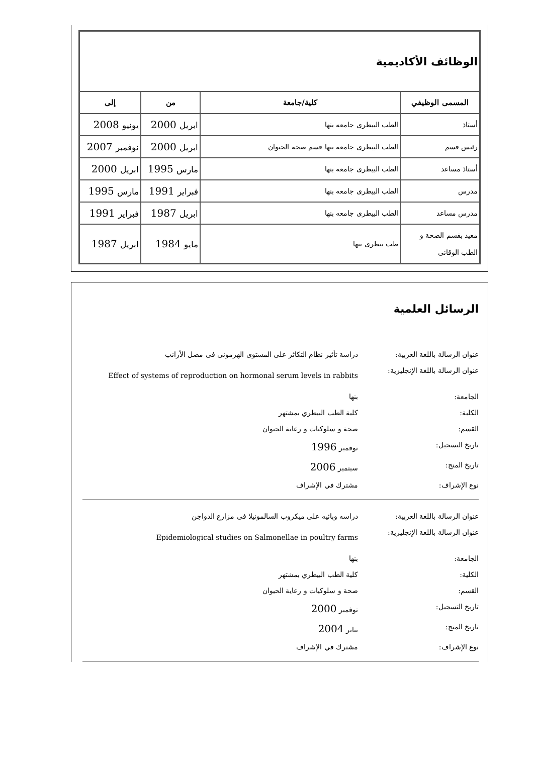| الوظائف الأكاديمية | | | |
| المسمى الوظيفي | كلية/جامعة | من | إلى |
| أستاذ | الطب البيطرى جامعه بنها | ابريل 2000 | يونيو 2008 |
| رئيس قسم | الطب البيطرى جامعه بنها قسم صحة الحيوان | ابريل 2000 | نوفمبر 2007 |
| أستاذ مساعد | الطب البيطرى جامعه بنها | مارس 1995 | ابريل 2000 |
| مدرس | الطب البيطرى جامعه بنها | فبراير 1991 | مارس 1995 |
| مدرس مساعد | الطب البيطرى جامعه بنها | ابريل 1987 | فبراير 1991 |
| معيد بقسم الصحة و الطب الوقائى | طب بيطرى بنها | مايو 1984 | ابريل 1987 |
الرسائل العلمية
عنوان الرسالة باللغة العربية:
دراسة تأثير نظام التكاثر على المستوى الهرمونى فى مصل الأرانب
عنوان الرسالة باللغة الإنجليزية:
Effect of systems of reproduction on hormonal serum levels in rabbits
الجامعة: بنها
الكلية: كلية الطب البيطري بمشتهر
القسم: صحة و سلوكيات و رعاية الحيوان
تاريخ التسجيل: نوفمبر 1996
تاريخ المنح: سبتمبر 2006
نوع الإشراف: مشترك في الإشراف
عنوان الرسالة باللغة العربية:
دراسه وبائيه على ميكروب السالمونيلا فى مزارع الدواجن
عنوان الرسالة باللغة الإنجليزية:
Epidemiological studies on Salmonellae in poultry farms
الجامعة: بنها
الكلية: كلية الطب البيطري بمشتهر
القسم: صحة و سلوكيات و رعاية الحيوان
تاريخ التسجيل: نوفمبر 2000
تاريخ المنح: يناير 2004
نوع الإشراف: مشترك في الإشراف